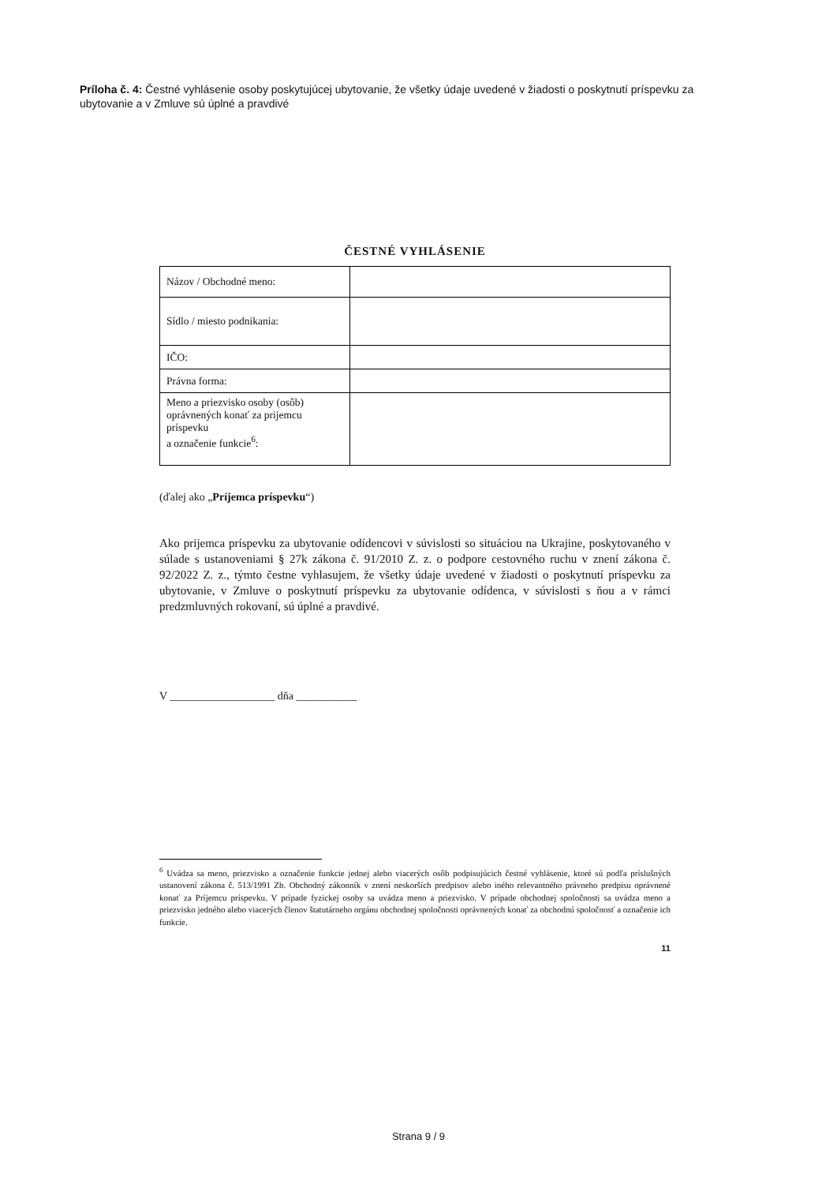Príloha č. 4: Čestné vyhlásenie osoby poskytujúcej ubytovanie, že všetky údaje uvedené v žiadosti o poskytnutí príspevku za ubytovanie a v Zmluve sú úplné a pravdivé
ČESTNÉ VYHLÁSENIE
| Názov / Obchodné meno: | |
| Sídlo / miesto podnikania: | |
| IČO: | |
| Právna forma: | |
| Meno a priezvisko osoby (osôb) oprávnených konať za prijemcu príspevku a označenie funkcie<sup>6</sup>: | |
(ďalej ako „Príjemca príspevku“)
Ako prijemca príspevku za ubytovanie odídencovi v súvislosti so situáciou na Ukrajine, poskytovaného v súlade s ustanoveniami § 27k zákona č. 91/2010 Z. z. o podpore cestovného ruchu v znení zákona č. 92/2022 Z. z., týmto čestne vyhlasujem, že všetky údaje uvedené v žiadosti o poskytnutí príspevku za ubytovanie, v Zmluve o poskytnutí príspevku za ubytovanie odídenca, v súvislosti s ňou a v rámci predzmluvných rokovaní, sú úplné a pravdivé.
V ___________________ dňa ___________
<sup>6</sup> Uvádza sa meno, priezvisko a označenie funkcie jednej alebo viacerých osôb podpisujúcich čestné vyhlásenie, ktoré sú podľa príslušných ustanovení zákona č. 513/1991 Zb. Obchodný zákonník v znení neskorších predpisov alebo iného relevantného právneho predpisu oprávnené konať za Príjemcu príspevku. V prípade fyzickej osoby sa uvádza meno a priezvisko. V prípade obchodnej spoločnosti sa uvádza meno a priezvisko jedného alebo viacerých členov štatutárneho orgánu obchodnej spoločnosti oprávnených konať za obchodnú spoločnosť a označenie ich funkcie.
11
Strana 9 / 9